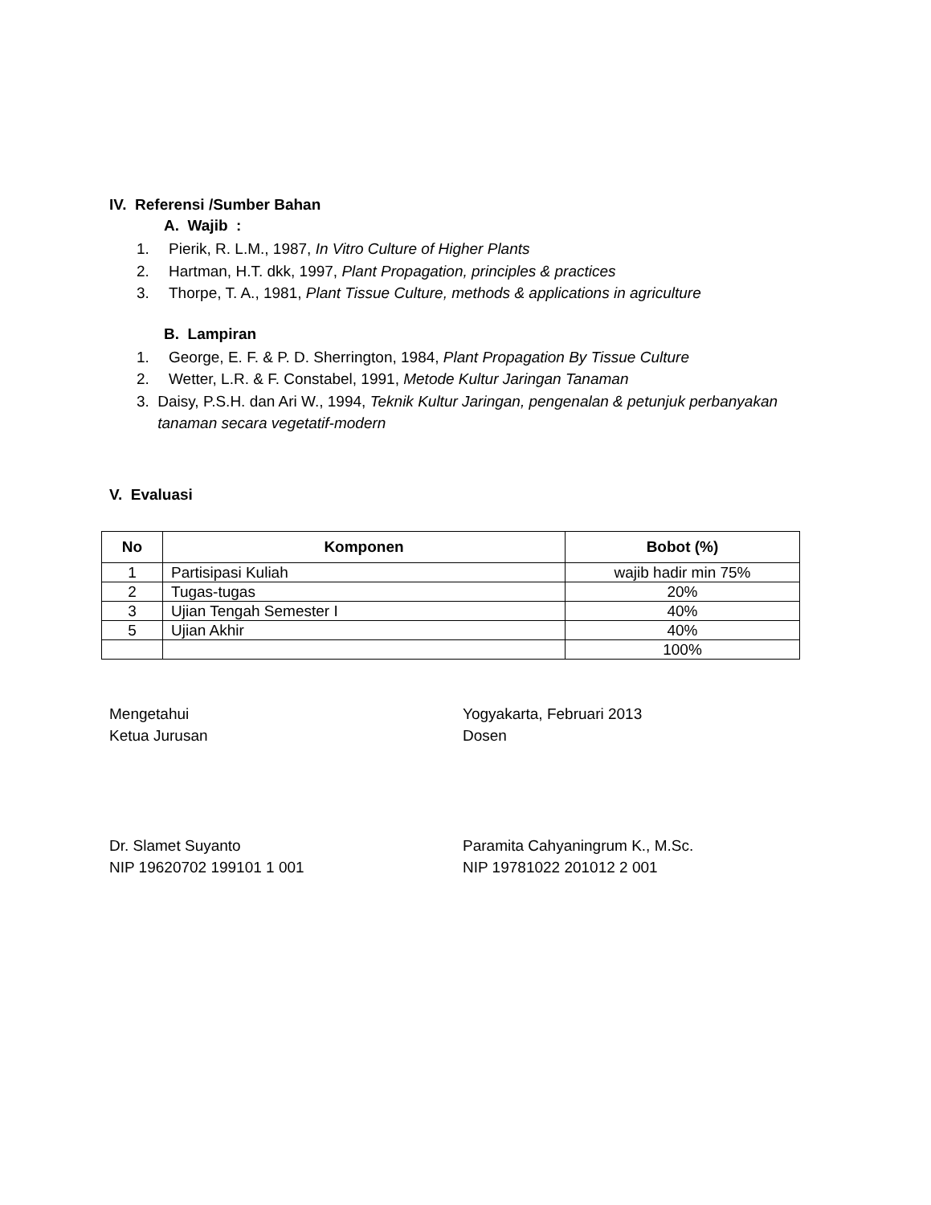IV. Referensi /Sumber Bahan
A. Wajib :
1. Pierik, R. L.M., 1987, In Vitro Culture of Higher Plants
2. Hartman, H.T. dkk, 1997, Plant Propagation, principles & practices
3. Thorpe, T. A., 1981, Plant Tissue Culture, methods & applications in agriculture
B. Lampiran
1. George, E. F. & P. D. Sherrington, 1984, Plant Propagation By Tissue Culture
2. Wetter, L.R. & F. Constabel, 1991, Metode Kultur Jaringan Tanaman
3. Daisy, P.S.H. dan Ari W., 1994, Teknik Kultur Jaringan, pengenalan & petunjuk perbanyakan tanaman secara vegetatif-modern
V. Evaluasi
| No | Komponen | Bobot (%) |
| --- | --- | --- |
| 1 | Partisipasi Kuliah | wajib hadir min 75% |
| 2 | Tugas-tugas | 20% |
| 3 | Ujian Tengah Semester I | 40% |
| 5 | Ujian Akhir | 40% |
| | | 100% |
Mengetahui
Ketua Jurusan
Yogyakarta, Februari 2013
Dosen
Dr. Slamet Suyanto
NIP 19620702 199101 1 001
Paramita Cahyaningrum K., M.Sc.
NIP 19781022 201012 2 001